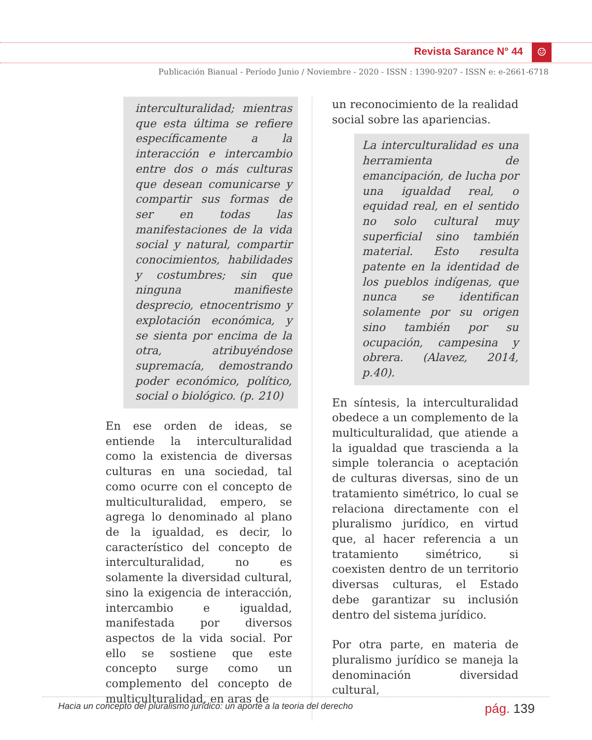Revista Sarance N° 44 ☺
Publicación Bianual - Período Junio / Noviembre - 2020 - ISSN : 1390-9207 - ISSN e: e-2661-6718
interculturalidad; mientras que esta última se refiere específicamente a la interacción e intercambio entre dos o más culturas que desean comunicarse y compartir sus formas de ser en todas las manifestaciones de la vida social y natural, compartir conocimientos, habilidades y costumbres; sin que ninguna manifieste desprecio, etnocentrismo y explotación económica, y se sienta por encima de la otra, atribuyéndose supremacía, demostrando poder económico, político, social o biológico. (p. 210)
En ese orden de ideas, se entiende la interculturalidad como la existencia de diversas culturas en una sociedad, tal como ocurre con el concepto de multiculturalidad, empero, se agrega lo denominado al plano de la igualdad, es decir, lo característico del concepto de interculturalidad, no es solamente la diversidad cultural, sino la exigencia de interacción, intercambio e igualdad, manifestada por diversos aspectos de la vida social. Por ello se sostiene que este concepto surge como un complemento del concepto de multiculturalidad, en aras de
un reconocimiento de la realidad social sobre las apariencias.
La interculturalidad es una herramienta de emancipación, de lucha por una igualdad real, o equidad real, en el sentido no solo cultural muy superficial sino también material. Esto resulta patente en la identidad de los pueblos indígenas, que nunca se identifican solamente por su origen sino también por su ocupación, campesina y obrera. (Alavez, 2014, p.40).
En síntesis, la interculturalidad obedece a un complemento de la multiculturalidad, que atiende a la igualdad que trascienda a la simple tolerancia o aceptación de culturas diversas, sino de un tratamiento simétrico, lo cual se relaciona directamente con el pluralismo jurídico, en virtud que, al hacer referencia a un tratamiento simétrico, si coexisten dentro de un territorio diversas culturas, el Estado debe garantizar su inclusión dentro del sistema jurídico.
Por otra parte, en materia de pluralismo jurídico se maneja la denominación diversidad cultural,
Hacia un concepto del pluralismo jurídico: un aporte a la teoria del derecho
pág. 139